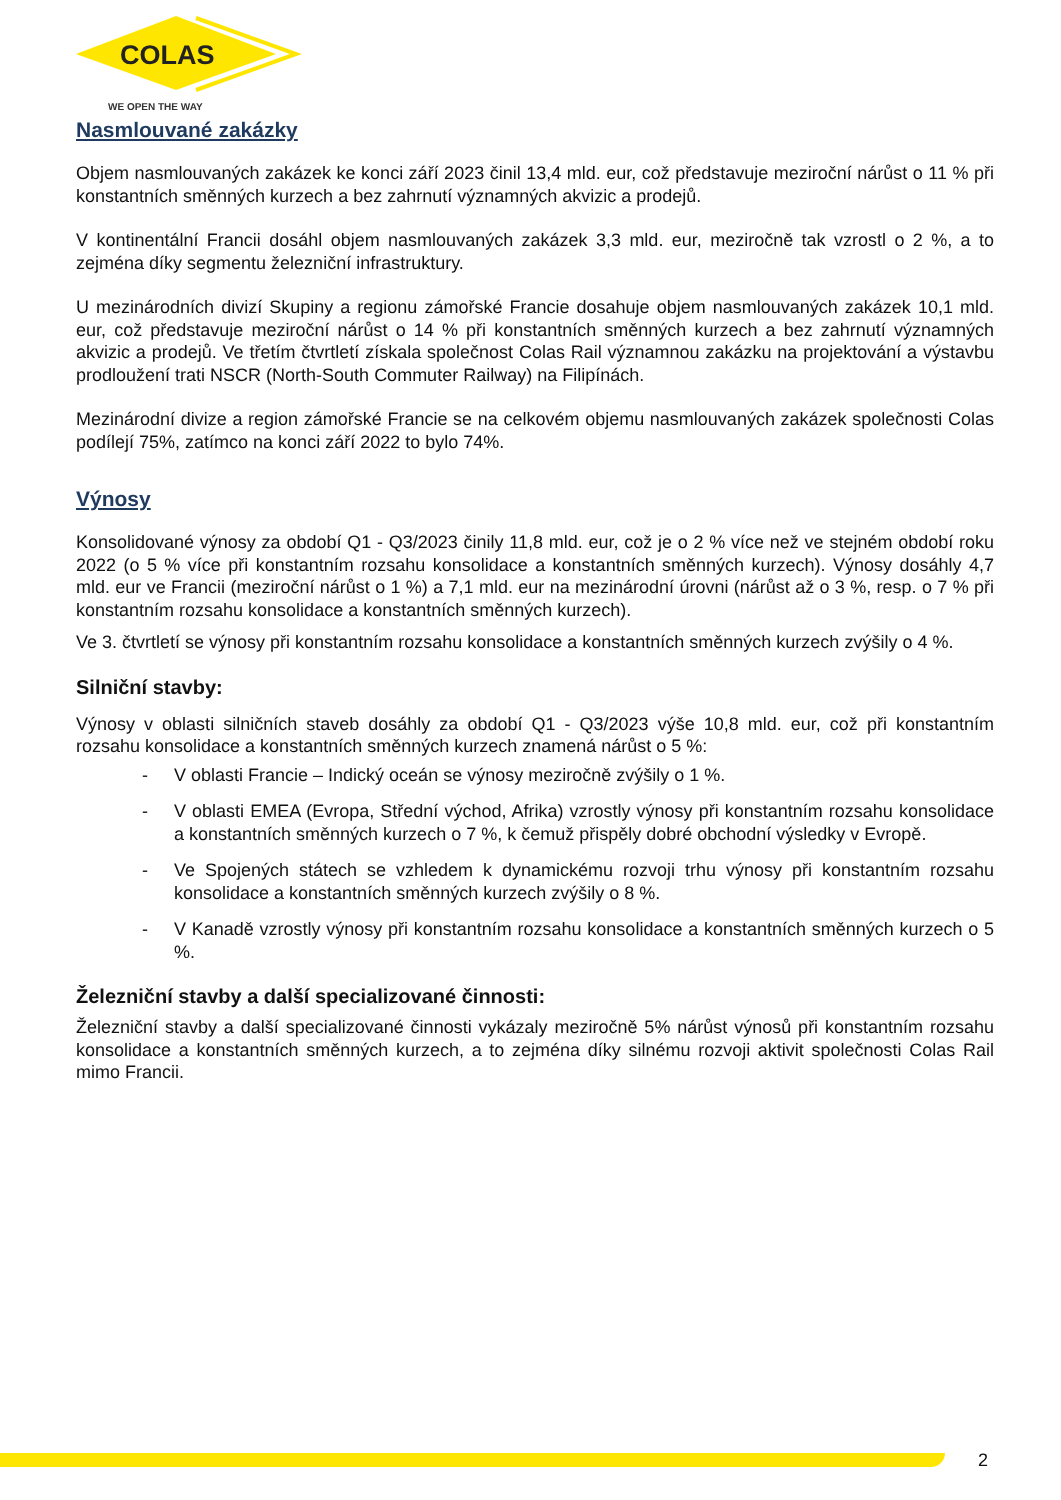COLAS
WE OPEN THE WAY
Nasmlouvané zakázky
Objem nasmlouvaných zakázek ke konci září 2023 činil 13,4 mld. eur, což představuje meziroční nárůst o 11 % při konstantních směnných kurzech a bez zahrnutí významných akvizic a prodejů.
V kontinentální Francii dosáhl objem nasmlouvaných zakázek 3,3 mld. eur, meziročně tak vzrostl o 2 %, a to zejména díky segmentu železniční infrastruktury.
U mezinárodních divizí Skupiny a regionu zámořské Francie dosahuje objem nasmlouvaných zakázek 10,1 mld. eur, což představuje meziroční nárůst o 14 % při konstantních směnných kurzech a bez zahrnutí významných akvizic a prodejů. Ve třetím čtvrtletí získala společnost Colas Rail významnou zakázku na projektování a výstavbu prodloužení trati NSCR (North-South Commuter Railway) na Filipínách.
Mezinárodní divize a region zámořské Francie se na celkovém objemu nasmlouvaných zakázek společnosti Colas podílejí 75%, zatímco na konci září 2022 to bylo 74%.
Výnosy
Konsolidované výnosy za období Q1 - Q3/2023 činily 11,8 mld. eur, což je o 2 % více než ve stejném období roku 2022 (o 5 % více při konstantním rozsahu konsolidace a konstantních směnných kurzech). Výnosy dosáhly 4,7 mld. eur ve Francii (meziroční nárůst o 1 %) a 7,1 mld. eur na mezinárodní úrovni (nárůst až o 3 %, resp. o 7 % při konstantním rozsahu konsolidace a konstantních směnných kurzech).
Ve 3. čtvrtletí se výnosy při konstantním rozsahu konsolidace a konstantních směnných kurzech zvýšily o 4 %.
Silniční stavby:
Výnosy v oblasti silničních staveb dosáhly za období Q1 - Q3/2023 výše 10,8 mld. eur, což při konstantním rozsahu konsolidace a konstantních směnných kurzech znamená nárůst o 5 %:
- V oblasti Francie – Indický oceán se výnosy meziročně zvýšily o 1 %.
- V oblasti EMEA (Evropa, Střední východ, Afrika) vzrostly výnosy při konstantním rozsahu konsolidace a konstantních směnných kurzech o 7 %, k čemuž přispěly dobré obchodní výsledky v Evropě.
- Ve Spojených státech se vzhledem k dynamickému rozvoji trhu výnosy při konstantním rozsahu konsolidace a konstantních směnných kurzech zvýšily o 8 %.
- V Kanadě vzrostly výnosy při konstantním rozsahu konsolidace a konstantních směnných kurzech o 5 %.
Železniční stavby a další specializované činnosti:
Železniční stavby a další specializované činnosti vykázaly meziročně 5% nárůst výnosů při konstantním rozsahu konsolidace a konstantních směnných kurzech, a to zejména díky silnému rozvoji aktivit společnosti Colas Rail mimo Francii.
2